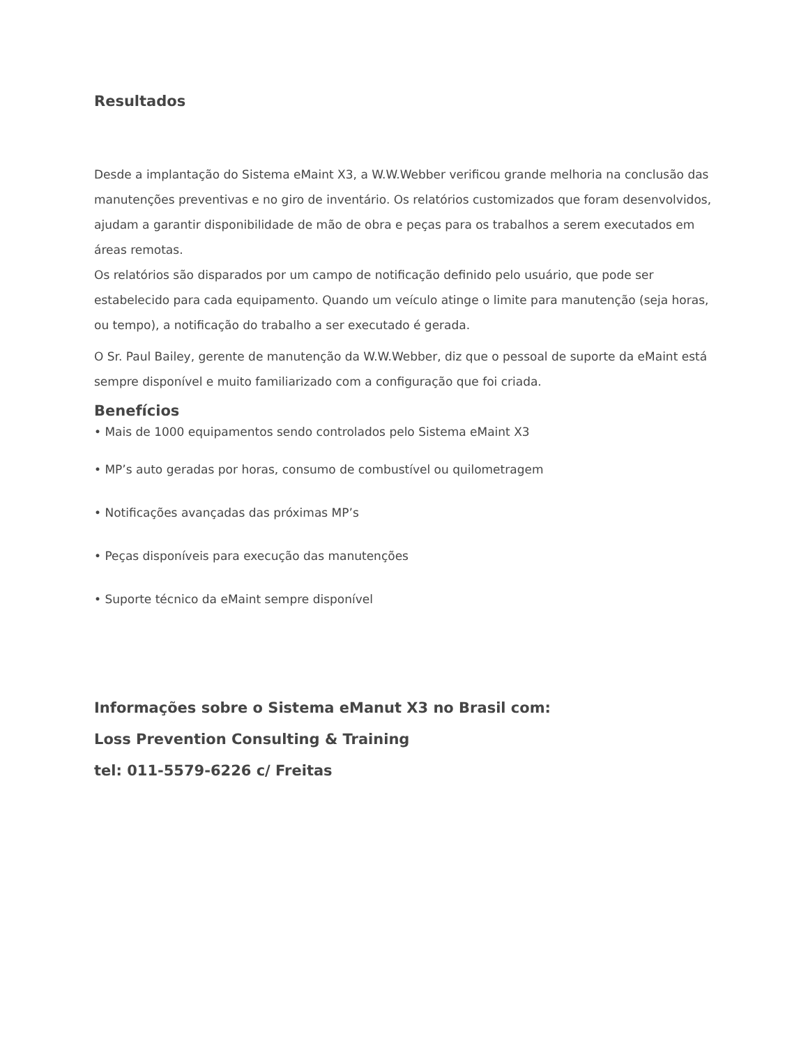Resultados
Desde a implantação do Sistema eMaint X3, a W.W.Webber verificou grande melhoria na conclusão das manutenções preventivas e no giro de inventário. Os relatórios customizados que foram desenvolvidos, ajudam a garantir disponibilidade de mão de obra e peças para os trabalhos a serem executados em áreas remotas.
Os relatórios são disparados por um campo de notificação definido pelo usuário, que pode ser estabelecido para cada equipamento. Quando um veículo atinge o limite para manutenção (seja horas, ou tempo), a notificação do trabalho a ser executado é gerada.
O Sr. Paul Bailey, gerente de manutenção da W.W.Webber, diz que o pessoal de suporte da eMaint está sempre disponível e muito familiarizado com a configuração que foi criada.
Benefícios
• Mais de 1000 equipamentos sendo controlados pelo Sistema eMaint X3
• MP’s auto geradas por horas, consumo de combustível ou quilometragem
• Notificações avançadas das próximas MP’s
• Peças disponíveis para execução das manutenções
• Suporte técnico da eMaint sempre disponível
Informações sobre o Sistema eManut X3 no Brasil com:
Loss Prevention Consulting & Training
tel: 011-5579-6226 c/ Freitas